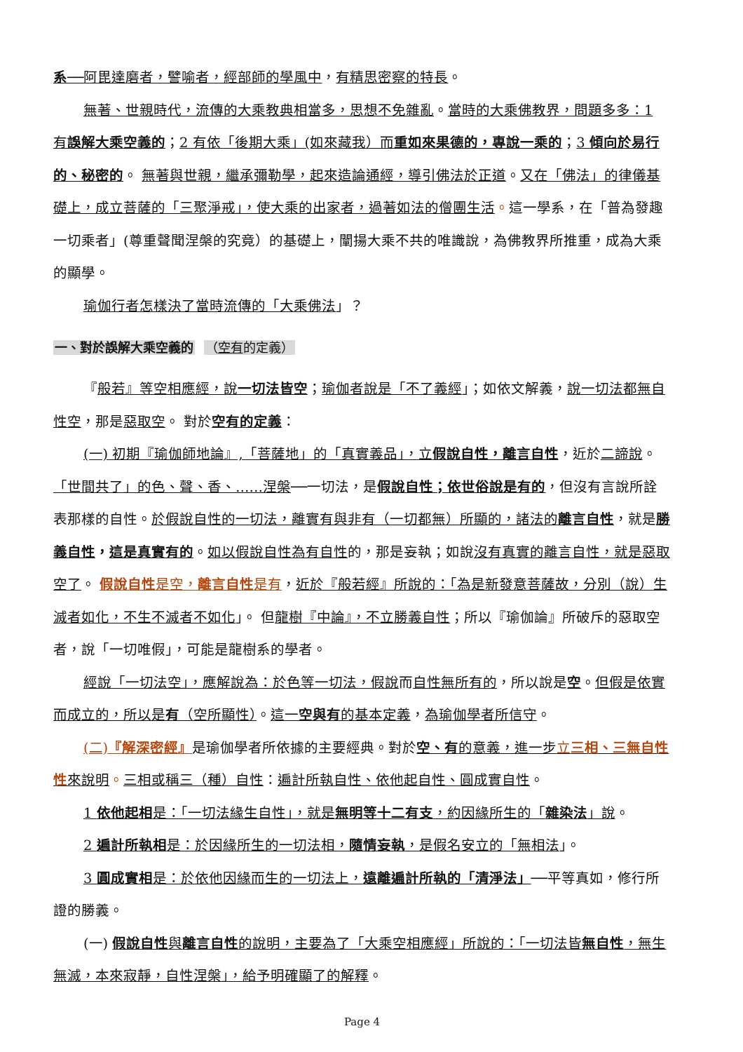系──阿毘達磨者，譬喻者，經部師的學風中，有精思密察的特長。
無著、世親時代，流傳的大乘教典相當多，思想不免雜亂。當時的大乘佛教界，問題多多：1 有誤解大乘空義的；2 有依「後期大乘」(如來藏我）而重如來果德的，專說一乘的；3 傾向於易行的、秘密的。 無著與世親，繼承彌勒學，起來造論通經，導引佛法於正道。又在「佛法」的律儀基礎上，成立菩薩的「三聚淨戒」，使大乘的出家者，過著如法的僧團生活。這一學系，在「普為發趣一切乘者」(尊重聲聞涅槃的究竟）的基礎上，闡揚大乘不共的唯識說，為佛教界所推重，成為大乘的顯學。
瑜伽行者怎樣決了當時流傳的「大乘佛法」？
一、對於誤解大乘空義的 （空有的定義）
『般若』等空相應經，說一切法皆空；瑜伽者說是「不了義經」；如依文解義，說一切法都無自性空，那是惡取空。 對於空有的定義：
(一) 初期『瑜伽師地論』,「菩薩地」的「真實義品」，立假說自性，離言自性，近於二諦說。「世間共了」的色、聲、香、……涅槃──一切法，是假說自性；依世俗說是有的，但沒有言說所詮表那樣的自性。於假說自性的一切法，離實有與非有（一切都無）所顯的，諸法的離言自性，就是勝義自性，這是真實有的。如以假說自性為有自性的，那是妄執；如說沒有真實的離言自性，就是惡取空了。 假說自性 是空，離言自性 是有，近於『般若經』所說的：「為是新發意菩薩故，分別（說）生滅者如化，不生不滅者不如化」。 但龍樹『中論』，不立勝義自性；所以『瑜伽論』所破斥的惡取空者，說「一切唯假」，可能是龍樹系的學者。
經說「一切法空」，應解說為：於色等一切法，假說而自性無所有的，所以說是空。但假是依實而成立的，所以是有（空所顯性）。這一空與有的基本定義，為瑜伽學者所信守。
(二)『解深密經』是瑜伽學者所依據的主要經典。對於空、有 的意義，進一步立三相、三無自性性來說明。三相或稱三（種）自性：遍計所執自性、依他起自性、圓成實自性。
1 依他起相是：「一切法緣生自性」，就是無明等十二有支，約因緣所生的「雜染法」說。
2 遍計所執相是：於因緣所生的一切法相，隨情妄執，是假名安立的「無相法」。
3 圓成實相是：於依他因緣而生的一切法上，遠離遍計所執的「清淨法」──平等真如，修行所證的勝義。
(一) 假說自性 與離言自性的說明，主要為了「大乘空相應經」所說的：「一切法皆無自性，無生無滅，本來寂靜，自性涅槃」，給予明確顯了的解釋。
Page 4